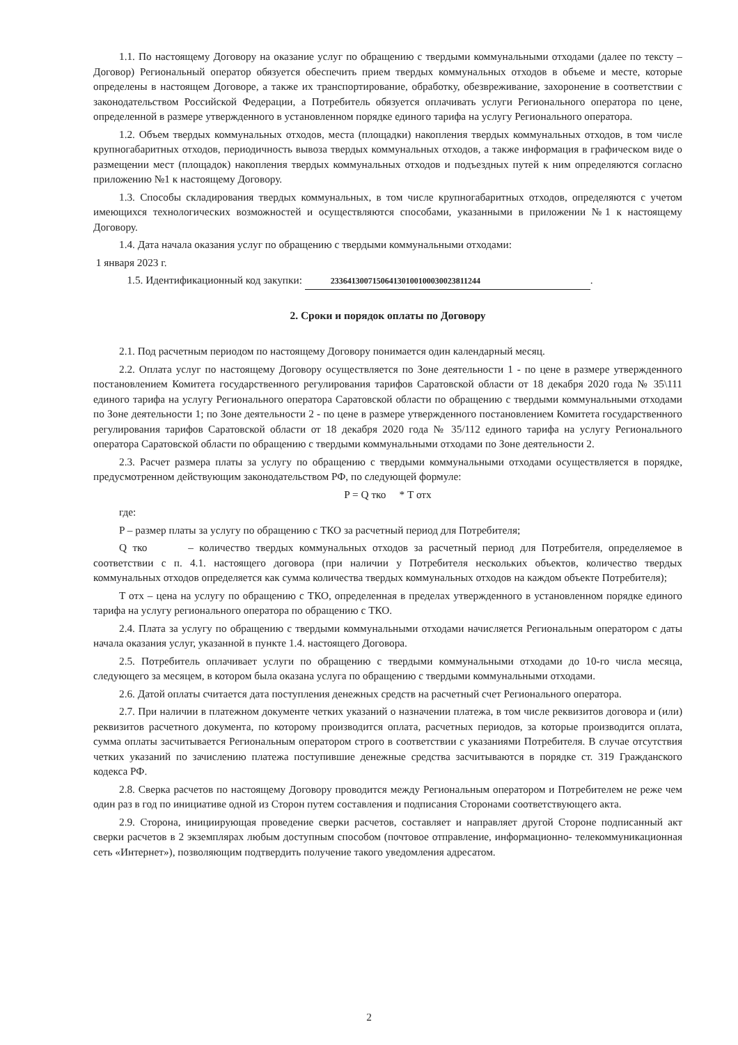1.1. По настоящему Договору на оказание услуг по обращению с твердыми коммунальными отходами (далее по тексту – Договор) Региональный оператор обязуется обеспечить прием твердых коммунальных отходов в объеме и месте, которые определены в настоящем Договоре, а также их транспортирование, обработку, обезвреживание, захоронение в соответствии с законодательством Российской Федерации, а Потребитель обязуется оплачивать услуги Регионального оператора по цене, определенной в размере утвержденного в установленном порядке единого тарифа на услугу Регионального оператора.
1.2. Объем твердых коммунальных отходов, места (площадки) накопления твердых коммунальных отходов, в том числе крупногабаритных отходов, периодичность вывоза твердых коммунальных отходов, а также информация в графическом виде о размещении мест (площадок) накопления твердых коммунальных отходов и подъездных путей к ним определяются согласно приложению №1 к настоящему Договору.
1.3. Способы складирования твердых коммунальных, в том числе крупногабаритных отходов, определяются с учетом имеющихся технологических возможностей и осуществляются способами, указанными в приложении №1 к настоящему Договору.
1.4. Дата начала оказания услуг по обращению с твердыми коммунальными отходами:
1 января 2023 г.
1.5. Идентификационный код закупки: 233641300715064130100100030023811244.
2. Сроки и порядок оплаты по Договору
2.1. Под расчетным периодом по настоящему Договору понимается один календарный месяц.
2.2. Оплата услуг по настоящему Договору осуществляется по Зоне деятельности 1 - по цене в размере утвержденного постановлением Комитета государственного регулирования тарифов Саратовской области от 18 декабря 2020 года № 35\111 единого тарифа на услугу Регионального оператора Саратовской области по обращению с твердыми коммунальными отходами по Зоне деятельности 1; по Зоне деятельности 2 - по цене в размере утвержденного постановлением Комитета государственного регулирования тарифов Саратовской области от 18 декабря 2020 года № 35/112 единого тарифа на услугу Регионального оператора Саратовской области по обращению с твердыми коммунальными отходами по Зоне деятельности 2.
2.3. Расчет размера платы за услугу по обращению с твердыми коммунальными отходами осуществляется в порядке, предусмотренном действующим законодательством РФ, по следующей формуле:
P = Q тко * T отх
где:
P – размер платы за услугу по обращению с ТКО за расчетный период для Потребителя;
Q тко – количество твердых коммунальных отходов за расчетный период для Потребителя, определяемое в соответствии с п. 4.1. настоящего договора (при наличии у Потребителя нескольких объектов, количество твердых коммунальных отходов определяется как сумма количества твердых коммунальных отходов на каждом объекте Потребителя);
T отх – цена на услугу по обращению с ТКО, определенная в пределах утвержденного в установленном порядке единого тарифа на услугу регионального оператора по обращению с ТКО.
2.4. Плата за услугу по обращению с твердыми коммунальными отходами начисляется Региональным оператором с даты начала оказания услуг, указанной в пункте 1.4. настоящего Договора.
2.5. Потребитель оплачивает услуги по обращению с твердыми коммунальными отходами до 10-го числа месяца, следующего за месяцем, в котором была оказана услуга по обращению с твердыми коммунальными отходами.
2.6. Датой оплаты считается дата поступления денежных средств на расчетный счет Регионального оператора.
2.7. При наличии в платежном документе четких указаний о назначении платежа, в том числе реквизитов договора и (или) реквизитов расчетного документа, по которому производится оплата, расчетных периодов, за которые производится оплата, сумма оплаты засчитывается Региональным оператором строго в соответствии с указаниями Потребителя. В случае отсутствия четких указаний по зачислению платежа поступившие денежные средства засчитываются в порядке ст. 319 Гражданского кодекса РФ.
2.8. Сверка расчетов по настоящему Договору проводится между Региональным оператором и Потребителем не реже чем один раз в год по инициативе одной из Сторон путем составления и подписания Сторонами соответствующего акта.
2.9. Сторона, инициирующая проведение сверки расчетов, составляет и направляет другой Стороне подписанный акт сверки расчетов в 2 экземплярах любым доступным способом (почтовое отправление, информационно- телекоммуникационная сеть «Интернет»), позволяющим подтвердить получение такого уведомления адресатом.
2